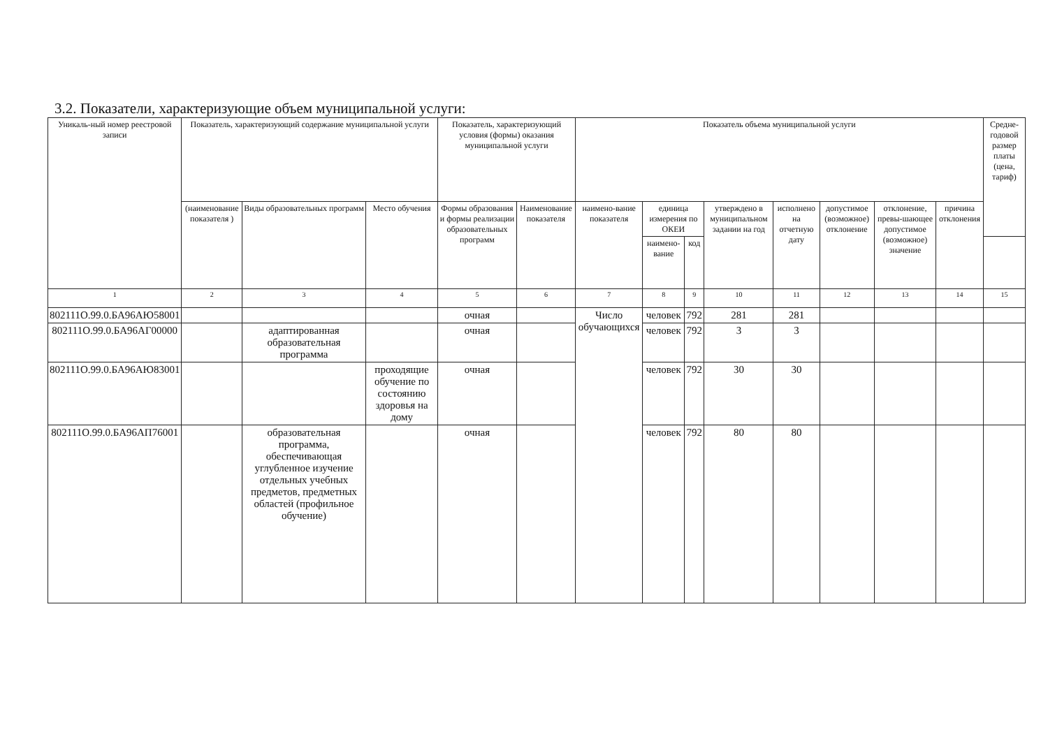3.2. Показатели, характеризующие объем муниципальной услуги:
| Уникаль-ный номер реестровой записи | Показатель, характеризующий содержание муниципальной услуги | | | Показатель, характеризующий условия (формы) оказания муниципальной услуги | | Показатель объема муниципальной услуги | | | | | | | | Средне-годовой размер платы (цена, тариф) |
| --- | --- | --- | --- | --- | --- | --- | --- | --- | --- | --- | --- | --- | --- | --- |
| | (наименование показателя ) | Виды образовательных программ | Место обучения | Формы образования и формы реализации образовательных программ | Наименование показателя | наимено-вание показателя | единица измерения по ОКЕИ | | утверждено в муниципальном задании на год | исполнено на отчетную дату | допустимое (возможное) отклонение | отклонение, превы-шающее допустимое (возможное) значение | причина отклонения | |
| | | | | | | | наимено-вание | код | | | | | | |
| 1 | 2 | 3 | 4 | 5 | 6 | 7 | 8 | 9 | 10 | 11 | 12 | 13 | 14 | 15 |
| 802111О.99.0.БА96АЮ58001 | | | | очная | | Число обучающихся | человек | 792 | 281 | 281 | | | | |
| 802111О.99.0.БА96АГ00000 | | адаптированная образовательная программа | | очная | | | человек | 792 | 3 | 3 | | | | |
| 802111О.99.0.БА96АЮ83001 | | | проходящие обучение по состоянию здоровья на дому | очная | | | человек | 792 | 30 | 30 | | | | |
| 802111О.99.0.БА96АП76001 | | образовательная программа, обеспечивающая углубленное изучение отдельных учебных предметов, предметных областей (профильное обучение) | | очная | | | человек | 792 | 80 | 80 | | | | |